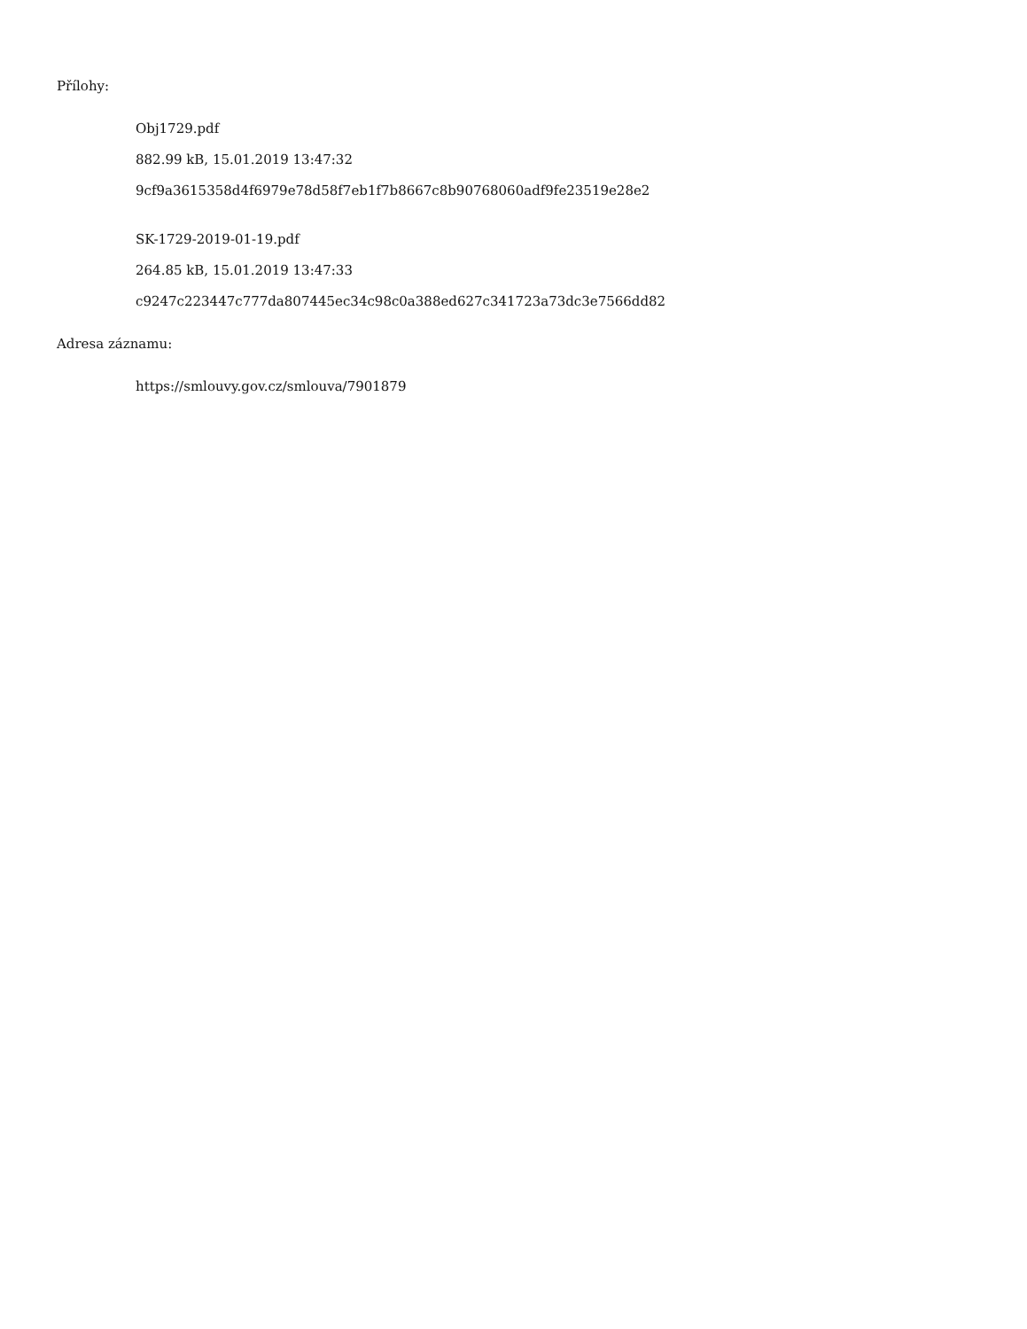Přílohy:
Obj1729.pdf
882.99 kB, 15.01.2019 13:47:32
9cf9a3615358d4f6979e78d58f7eb1f7b8667c8b90768060adf9fe23519e28e2
SK-1729-2019-01-19.pdf
264.85 kB, 15.01.2019 13:47:33
c9247c223447c777da807445ec34c98c0a388ed627c341723a73dc3e7566dd82
Adresa záznamu:
https://smlouvy.gov.cz/smlouva/7901879